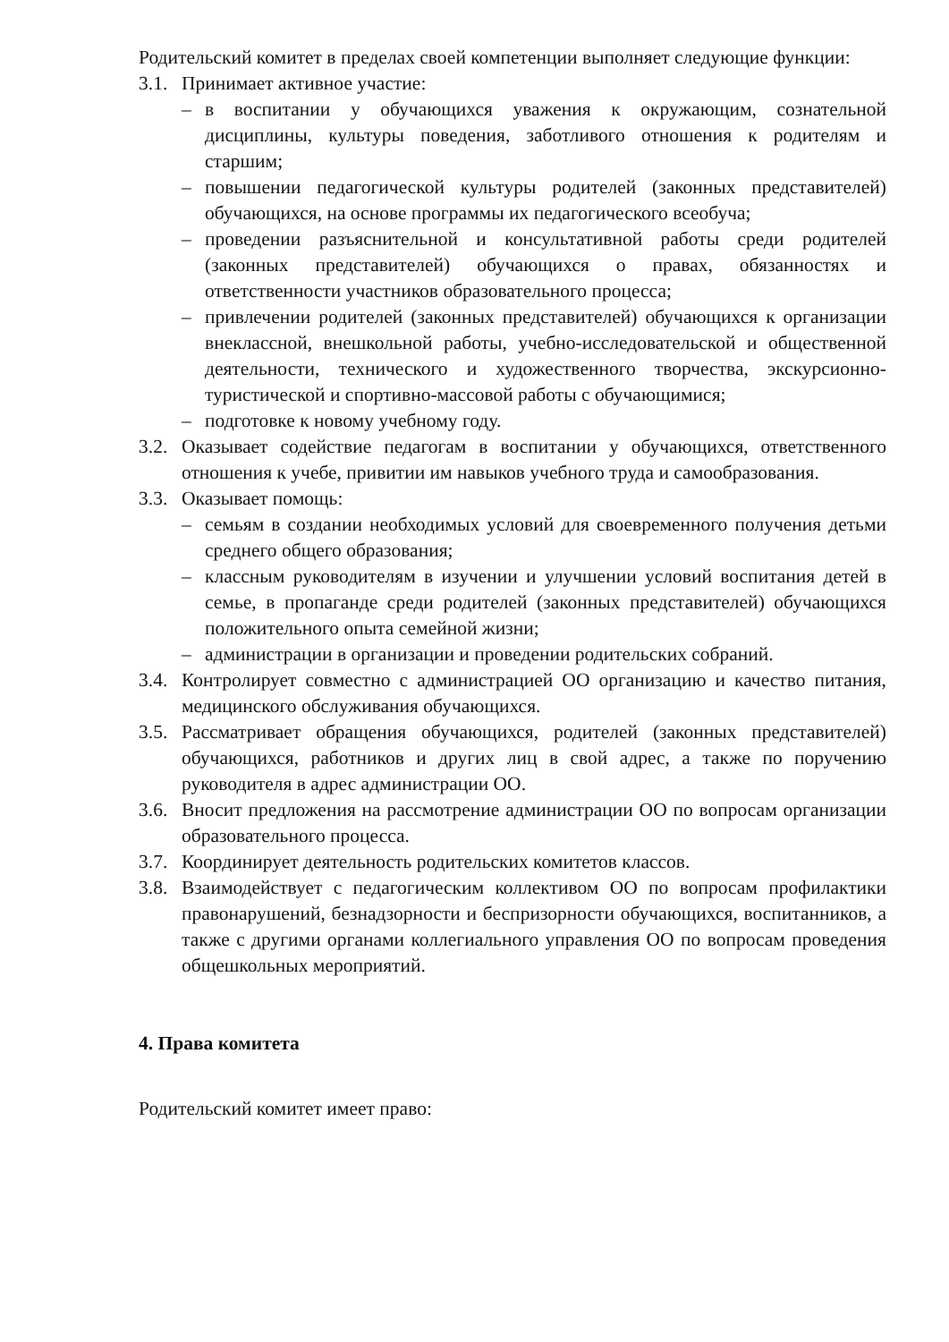Родительский комитет в пределах своей компетенции выполняет следующие функции:
3.1. Принимает активное участие:
– в воспитании у обучающихся уважения к окружающим, сознательной дисциплины, культуры поведения, заботливого отношения к родителям и старшим;
– повышении педагогической культуры родителей (законных представителей) обучающихся, на основе программы их педагогического всеобуча;
– проведении разъяснительной и консультативной работы среди родителей (законных представителей) обучающихся о правах, обязанностях и ответственности участников образовательного процесса;
– привлечении родителей (законных представителей) обучающихся к организации внеклассной, внешкольной работы, учебно-исследовательской и общественной деятельности, технического и художественного творчества, экскурсионно-туристической и спортивно-массовой работы с обучающимися;
– подготовке к новому учебному году.
3.2. Оказывает содействие педагогам в воспитании у обучающихся, ответственного отношения к учебе, привитии им навыков учебного труда и самообразования.
3.3. Оказывает помощь:
– семьям в создании необходимых условий для своевременного получения детьми среднего общего образования;
– классным руководителям в изучении и улучшении условий воспитания детей в семье, в пропаганде среди родителей (законных представителей) обучающихся положительного опыта семейной жизни;
– администрации в организации и проведении родительских собраний.
3.4. Контролирует совместно с администрацией ОО организацию и качество питания, медицинского обслуживания обучающихся.
3.5. Рассматривает обращения обучающихся, родителей (законных представителей) обучающихся, работников и других лиц в свой адрес, а также по поручению руководителя в адрес администрации ОО.
3.6. Вносит предложения на рассмотрение администрации ОО по вопросам организации образовательного процесса.
3.7. Координирует деятельность родительских комитетов классов.
3.8. Взаимодействует с педагогическим коллективом ОО по вопросам профилактики правонарушений, безнадзорности и беспризорности обучающихся, воспитанников, а также с другими органами коллегиального управления ОО по вопросам проведения общешкольных мероприятий.
4. Права комитета
Родительский комитет имеет право: